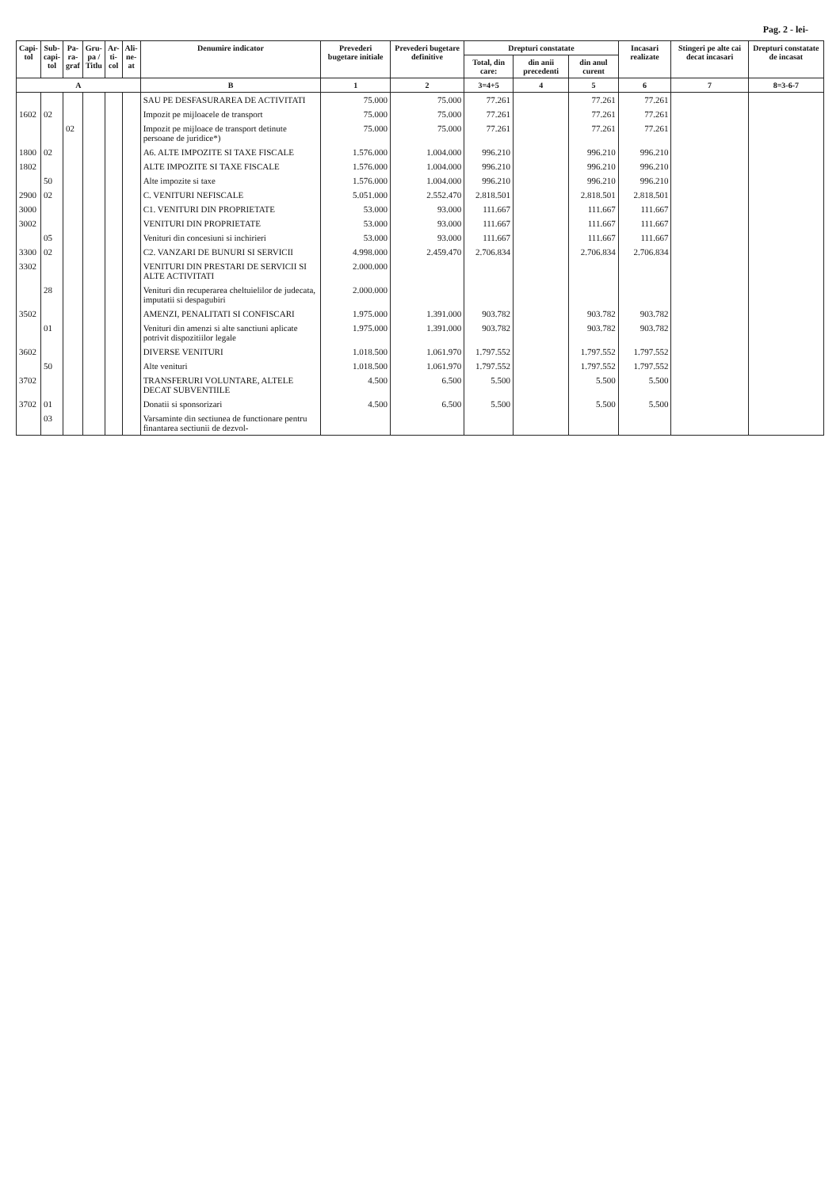Pag. 2 - lei-
| Capi- tol | Sub- capi- tol | Pa- ra- graf | Gru- pa / Titlu | Ar- ti- col | Ali- ne- at | Denumire indicator | Prevederi bugetare initiale | Prevederi bugetare definitive | Drepturi constatate | | | Incasari realizate | Stingeri pe alte cai decat incasari | Drepturi constatate de incasat |
| --- | --- | --- | --- | --- | --- | --- | --- | --- | --- | --- | --- | --- | --- | --- |
| | | | | | | | | | Total, din care: | din anii precedenti | din anul curent | | | |
| A | | | | | | B | 1 | 2 | 3=4+5 | 4 | 5 | 6 | 7 | 8=3-6-7 |
| | | | | | | SAU PE DESFASURAREA DE ACTIVITATI | 75.000 | 75.000 | 77.261 | | 77.261 | 77.261 | | |
| 1602 | 02 | | | | | Impozit pe mijloacele de transport | 75.000 | 75.000 | 77.261 | | 77.261 | 77.261 | | |
| | | 02 | | | | Impozit pe mijloace de transport detinute persoane de juridice*) | 75.000 | 75.000 | 77.261 | | 77.261 | 77.261 | | |
| 1800 | 02 | | | | | A6. ALTE IMPOZITE SI TAXE FISCALE | 1.576.000 | 1.004.000 | 996.210 | | 996.210 | 996.210 | | |
| 1802 | | | | | | ALTE IMPOZITE SI TAXE FISCALE | 1.576.000 | 1.004.000 | 996.210 | | 996.210 | 996.210 | | |
| | 50 | | | | | Alte impozite si taxe | 1.576.000 | 1.004.000 | 996.210 | | 996.210 | 996.210 | | |
| 2900 | 02 | | | | | C. VENITURI NEFISCALE | 5.051.000 | 2.552.470 | 2.818.501 | | 2.818.501 | 2.818.501 | | |
| 3000 | | | | | | C1. VENITURI DIN PROPRIETATE | 53.000 | 93.000 | 111.667 | | 111.667 | 111.667 | | |
| 3002 | | | | | | VENITURI DIN PROPRIETATE | 53.000 | 93.000 | 111.667 | | 111.667 | 111.667 | | |
| | 05 | | | | | Venituri din concesiuni si inchirieri | 53.000 | 93.000 | 111.667 | | 111.667 | 111.667 | | |
| 3300 | 02 | | | | | C2. VANZARI DE BUNURI SI SERVICII | 4.998.000 | 2.459.470 | 2.706.834 | | 2.706.834 | 2.706.834 | | |
| 3302 | | | | | | VENITURI DIN PRESTARI DE SERVICII SI ALTE ACTIVITATI | 2.000.000 | | | | | | | |
| | 28 | | | | | Venituri din recuperarea cheltuielilor de judecata, imputatii si despagubiri | 2.000.000 | | | | | | | |
| 3502 | | | | | | AMENZI, PENALITATI SI CONFISCARI | 1.975.000 | 1.391.000 | 903.782 | | 903.782 | 903.782 | | |
| | 01 | | | | | Venituri din amenzi si alte sanctiuni aplicate potrivit dispozitiilor legale | 1.975.000 | 1.391.000 | 903.782 | | 903.782 | 903.782 | | |
| 3602 | | | | | | DIVERSE VENITURI | 1.018.500 | 1.061.970 | 1.797.552 | | 1.797.552 | 1.797.552 | | |
| | 50 | | | | | Alte venituri | 1.018.500 | 1.061.970 | 1.797.552 | | 1.797.552 | 1.797.552 | | |
| 3702 | | | | | | TRANSFERURI VOLUNTARE, ALTELE DECAT SUBVENTIILE | 4.500 | 6.500 | 5.500 | | 5.500 | 5.500 | | |
| 3702 | 01 | | | | | Donatii si sponsorizari | 4.500 | 6.500 | 5.500 | | 5.500 | 5.500 | | |
| | 03 | | | | | Varsaminte din sectiunea de functionare pentru finantarea sectiunii de dezvol- | | | | | | | | |